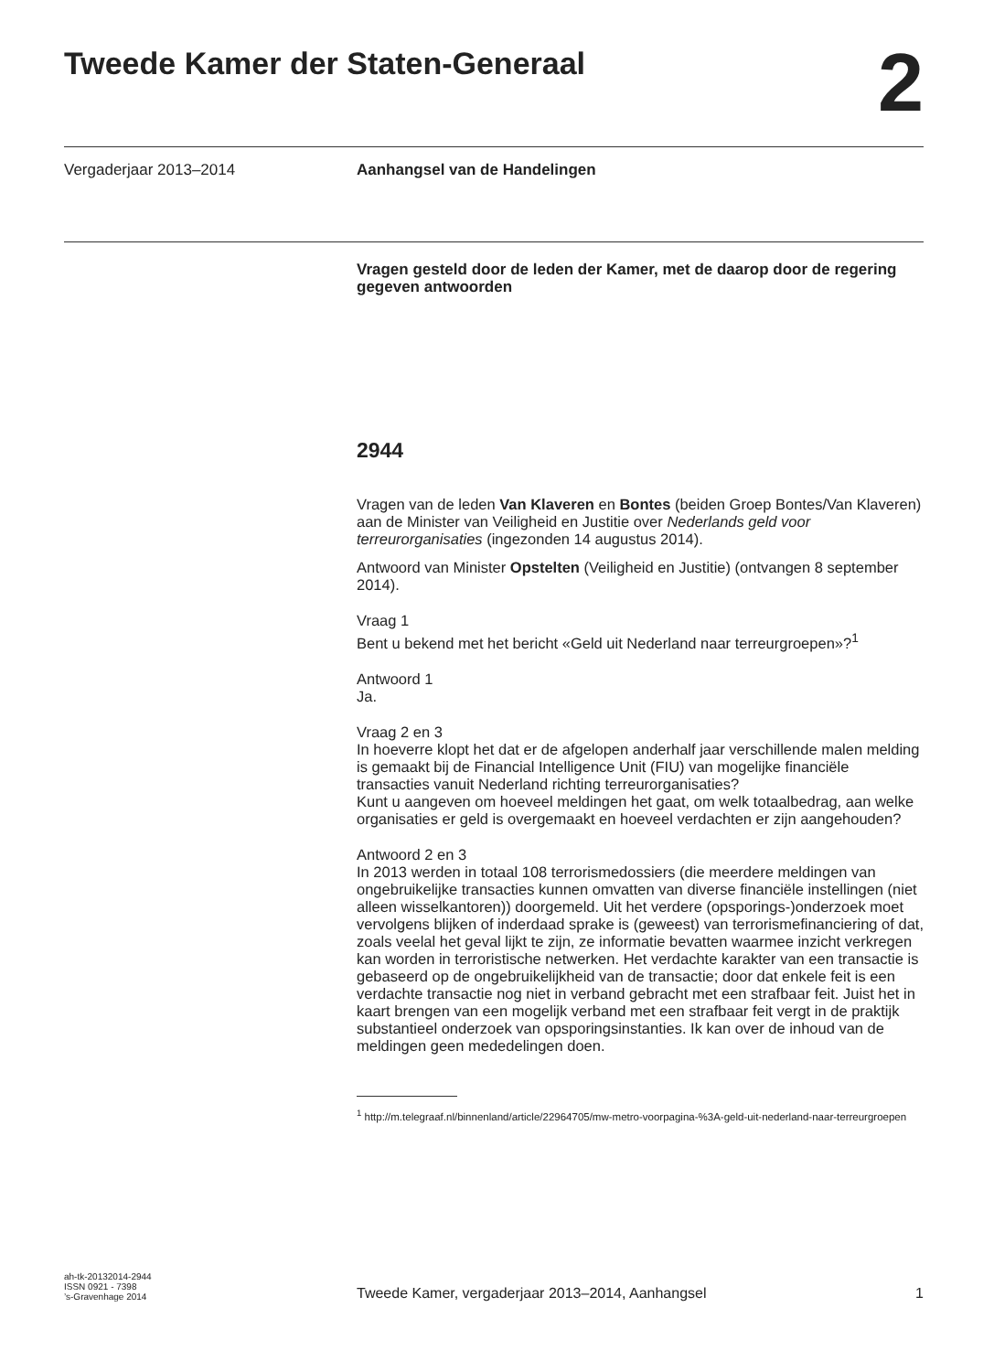Tweede Kamer der Staten-Generaal 2
Vergaderjaar 2013–2014 Aanhangsel van de Handelingen
Vragen gesteld door de leden der Kamer, met de daarop door de regering gegeven antwoorden
2944
Vragen van de leden Van Klaveren en Bontes (beiden Groep Bontes/Van Klaveren) aan de Minister van Veiligheid en Justitie over Nederlands geld voor terreurorganisaties (ingezonden 14 augustus 2014).
Antwoord van Minister Opstelten (Veiligheid en Justitie) (ontvangen 8 september 2014).
Vraag 1
Bent u bekend met het bericht «Geld uit Nederland naar terreurgroepen»?<sup>1</sup>
Antwoord 1
Ja.
Vraag 2 en 3
In hoeverre klopt het dat er de afgelopen anderhalf jaar verschillende malen melding is gemaakt bij de Financial Intelligence Unit (FIU) van mogelijke financiële transacties vanuit Nederland richting terreurorganisaties?
Kunt u aangeven om hoeveel meldingen het gaat, om welk totaalbedrag, aan welke organisaties er geld is overgemaakt en hoeveel verdachten er zijn aangehouden?
Antwoord 2 en 3
In 2013 werden in totaal 108 terrorismedossiers (die meerdere meldingen van ongebruikelijke transacties kunnen omvatten van diverse financiële instellingen (niet alleen wisselkantoren)) doorgemeld. Uit het verdere (opsporings-)onderzoek moet vervolgens blijken of inderdaad sprake is (geweest) van terrorismefinanciering of dat, zoals veelal het geval lijkt te zijn, ze informatie bevatten waarmee inzicht verkregen kan worden in terroristische netwerken. Het verdachte karakter van een transactie is gebaseerd op de ongebruikelijkheid van de transactie; door dat enkele feit is een verdachte transactie nog niet in verband gebracht met een strafbaar feit. Juist het in kaart brengen van een mogelijk verband met een strafbaar feit vergt in de praktijk substantieel onderzoek van opsporingsinstanties. Ik kan over de inhoud van de meldingen geen mededelingen doen.
<sup>1</sup> http://m.telegraaf.nl/binnenland/article/22964705/mw-metro-voorpagina-%3A-geld-uit-nederland-naar-terreurgroepen
ah-tk-20132014-2944
ISSN 0921 - 7398
’s-Gravenhage 2014
Tweede Kamer, vergaderjaar 2013–2014, Aanhangsel
1